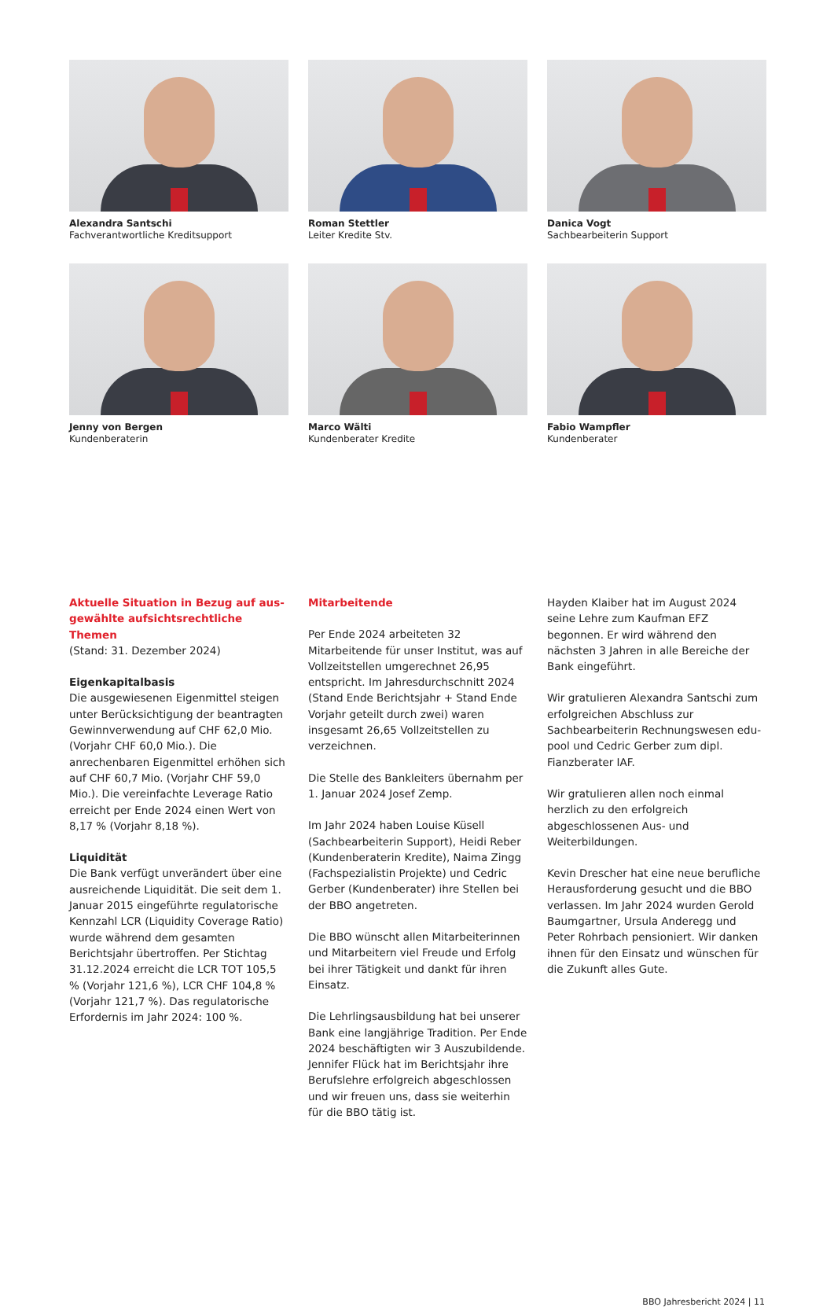Alexandra Santschi
Fachverantwortliche Kreditsupport
Roman Stettler
Leiter Kredite Stv.
Danica Vogt
Sachbearbeiterin Support
Jenny von Bergen
Kundenberaterin
Marco Wälti
Kundenberater Kredite
Fabio Wampfler
Kundenberater
Aktuelle Situation in Bezug auf aus­gewählte aufsichtsrechtliche Themen
(Stand: 31. Dezember 2024)
Eigenkapitalbasis
Die ausgewiesenen Eigenmittel steigen unter Berücksichtigung der beantragten Gewinnverwendung auf CHF 62,0 Mio. (Vorjahr CHF 60,0 Mio.). Die anrechenbaren Eigenmittel erhöhen sich auf CHF 60,7 Mio. (Vorjahr CHF 59,0 Mio.). Die vereinfachte Leverage Ratio erreicht per Ende 2024 einen Wert von 8,17 % (Vorjahr 8,18 %).
Liquidität
Die Bank verfügt unverändert über eine ausreichende Liquidität. Die seit dem 1. Januar 2015 eingeführte regulatorische Kennzahl LCR (Liquidity Coverage Ratio) wurde während dem gesamten Berichtsjahr übertroffen. Per Stichtag 31.12.2024 erreicht die LCR TOT 105,5 % (Vorjahr 121,6 %), LCR CHF 104,8 % (Vorjahr 121,7 %). Das regulatorische Erfordernis im Jahr 2024: 100 %.
Mitarbeitende
Per Ende 2024 arbeiteten 32 Mitarbeitende für unser Institut, was auf Vollzeitstellen umgerechnet 26,95 entspricht. Im Jahresdurchschnitt 2024 (Stand Ende Berichtsjahr + Stand Ende Vorjahr geteilt durch zwei) waren insgesamt 26,65 Vollzeitstellen zu verzeichnen.
Die Stelle des Bankleiters übernahm per 1. Januar 2024 Josef Zemp.
Im Jahr 2024 haben Louise Küsell (Sachbearbeiterin Support), Heidi Reber (Kundenberaterin Kredite), Naima Zingg (Fachspezialistin Projekte) und Cedric Gerber (Kundenberater) ihre Stellen bei der BBO angetreten.
Die BBO wünscht allen Mitarbeiterinnen und Mitarbeitern viel Freude und Erfolg bei ihrer Tätigkeit und dankt für ihren Einsatz.
Die Lehrlingsausbildung hat bei unserer Bank eine langjährige Tradition. Per Ende 2024 beschäftigten wir 3 Auszubildende. Jennifer Flück hat im Berichtsjahr ihre Berufslehre erfolgreich abgeschlossen und wir freuen uns, dass sie weiterhin für die BBO tätig ist.
Hayden Klaiber hat im August 2024 seine Lehre zum Kaufman EFZ begonnen. Er wird während den nächsten 3 Jahren in alle Bereiche der Bank eingeführt.
Wir gratulieren Alexandra Santschi zum erfolgreichen Abschluss zur Sachbearbeiterin Rechnungswesen edu-pool und Cedric Gerber zum dipl. Fianzberater IAF.
Wir gratulieren allen noch einmal herzlich zu den erfolgreich abgeschlossenen Aus- und Weiterbildungen.
Kevin Drescher hat eine neue berufliche Herausforderung gesucht und die BBO verlassen. Im Jahr 2024 wurden Gerold Baumgartner, Ursula Anderegg und Peter Rohrbach pensioniert. Wir danken ihnen für den Einsatz und wünschen für die Zukunft alles Gute.
BBO Jahresbericht 2024 | 11